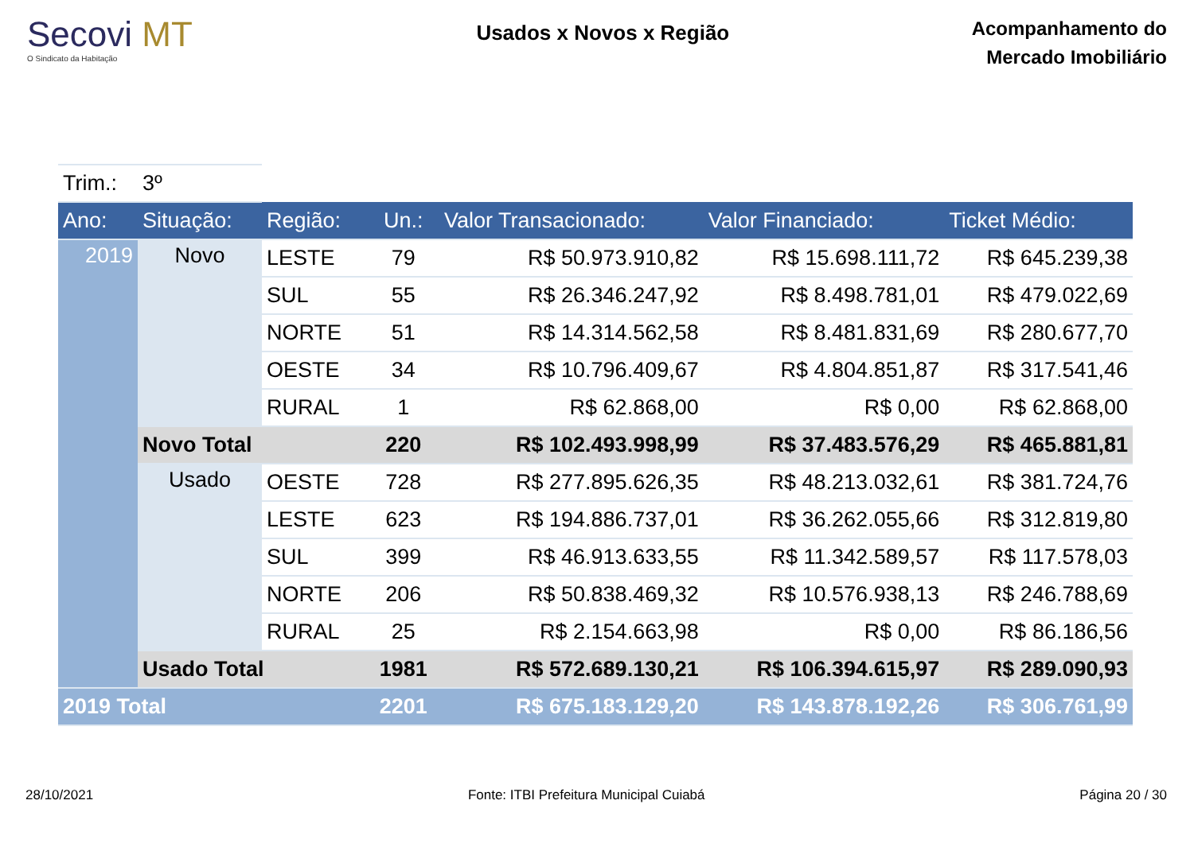Secovi MT
O Sindicato da Habitação
Usados x Novos x Região
Acompanhamento do
Mercado Imobiliário
| Trim.: | 3º | | | | | |
| Ano: | Situação: | Região: | Un.: | Valor Transacionado: | Valor Financiado: | Ticket Médio: |
| 2019 | Novo | LESTE | 79 | R$ 50.973.910,82 | R$ 15.698.111,72 | R$ 645.239,38 |
| | | SUL | 55 | R$ 26.346.247,92 | R$ 8.498.781,01 | R$ 479.022,69 |
| | | NORTE | 51 | R$ 14.314.562,58 | R$ 8.481.831,69 | R$ 280.677,70 |
| | | OESTE | 34 | R$ 10.796.409,67 | R$ 4.804.851,87 | R$ 317.541,46 |
| | | RURAL | 1 | R$ 62.868,00 | R$ 0,00 | R$ 62.868,00 |
| | Novo Total | | 220 | R$ 102.493.998,99 | R$ 37.483.576,29 | R$ 465.881,81 |
| | Usado | OESTE | 728 | R$ 277.895.626,35 | R$ 48.213.032,61 | R$ 381.724,76 |
| | | LESTE | 623 | R$ 194.886.737,01 | R$ 36.262.055,66 | R$ 312.819,80 |
| | | SUL | 399 | R$ 46.913.633,55 | R$ 11.342.589,57 | R$ 117.578,03 |
| | | NORTE | 206 | R$ 50.838.469,32 | R$ 10.576.938,13 | R$ 246.788,69 |
| | | RURAL | 25 | R$ 2.154.663,98 | R$ 0,00 | R$ 86.186,56 |
| | Usado Total | | 1981 | R$ 572.689.130,21 | R$ 106.394.615,97 | R$ 289.090,93 |
| 2019 Total | | | 2201 | R$ 675.183.129,20 | R$ 143.878.192,26 | R$ 306.761,99 |
28/10/2021 Fonte: ITBI Prefeitura Municipal Cuiabá Página 20 / 30